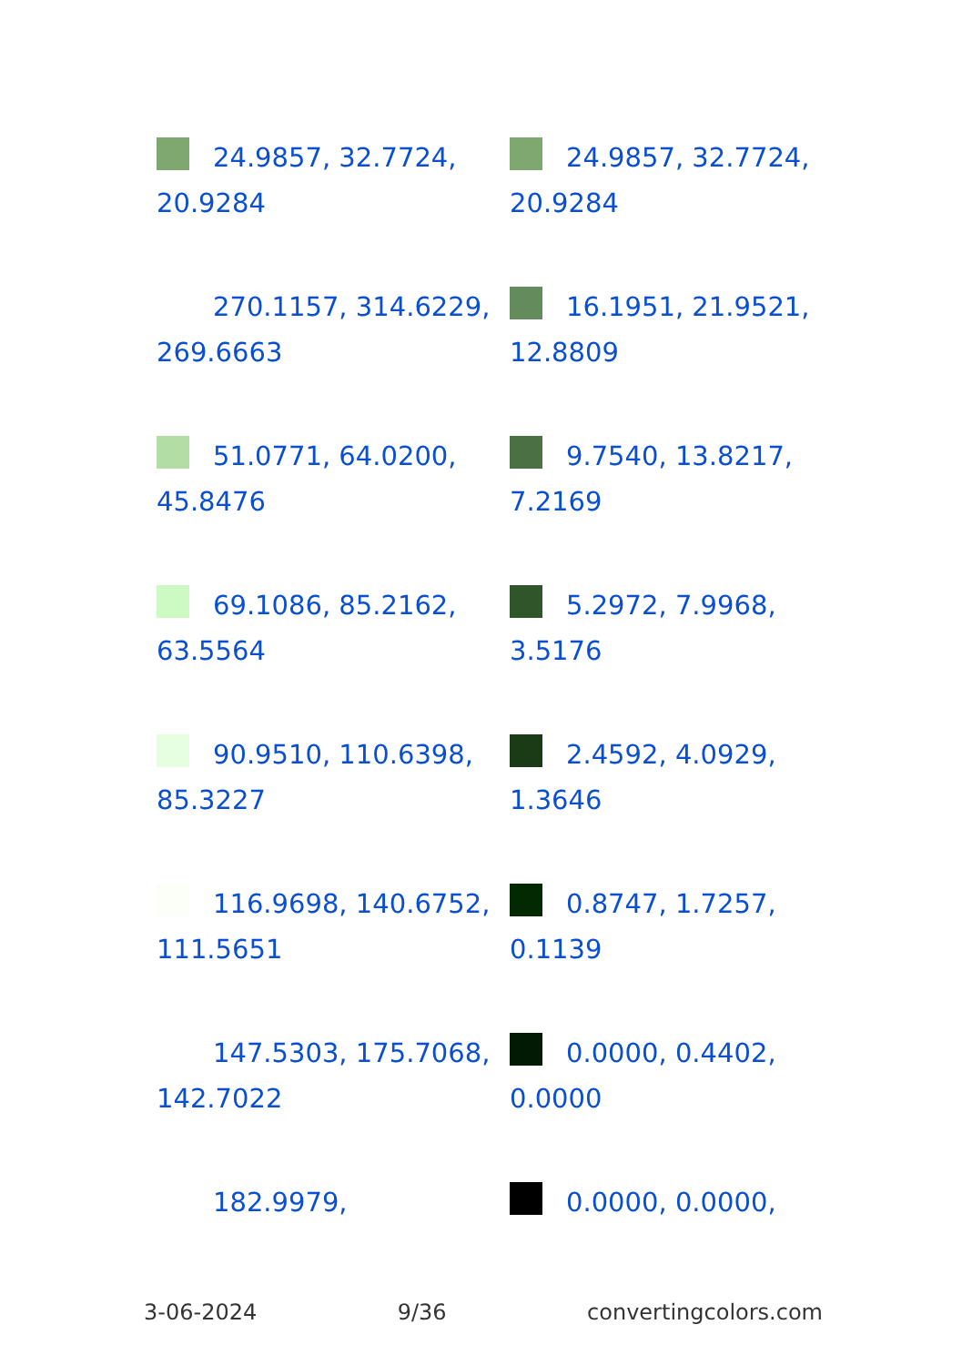24.9857, 32.7724, 20.9284
24.9857, 32.7724, 20.9284
270.1157, 314.6229, 269.6663
16.1951, 21.9521, 12.8809
51.0771, 64.0200, 45.8476
9.7540, 13.8217, 7.2169
69.1086, 85.2162, 63.5564
5.2972, 7.9968, 3.5176
90.9510, 110.6398, 85.3227
2.4592, 4.0929, 1.3646
116.9698, 140.6752, 111.5651
0.8747, 1.7257, 0.1139
147.5303, 175.7068, 142.7022
0.0000, 0.4402, 0.0000
182.9979,
0.0000, 0.0000,
3-06-2024 9/36 convertingcolors.com